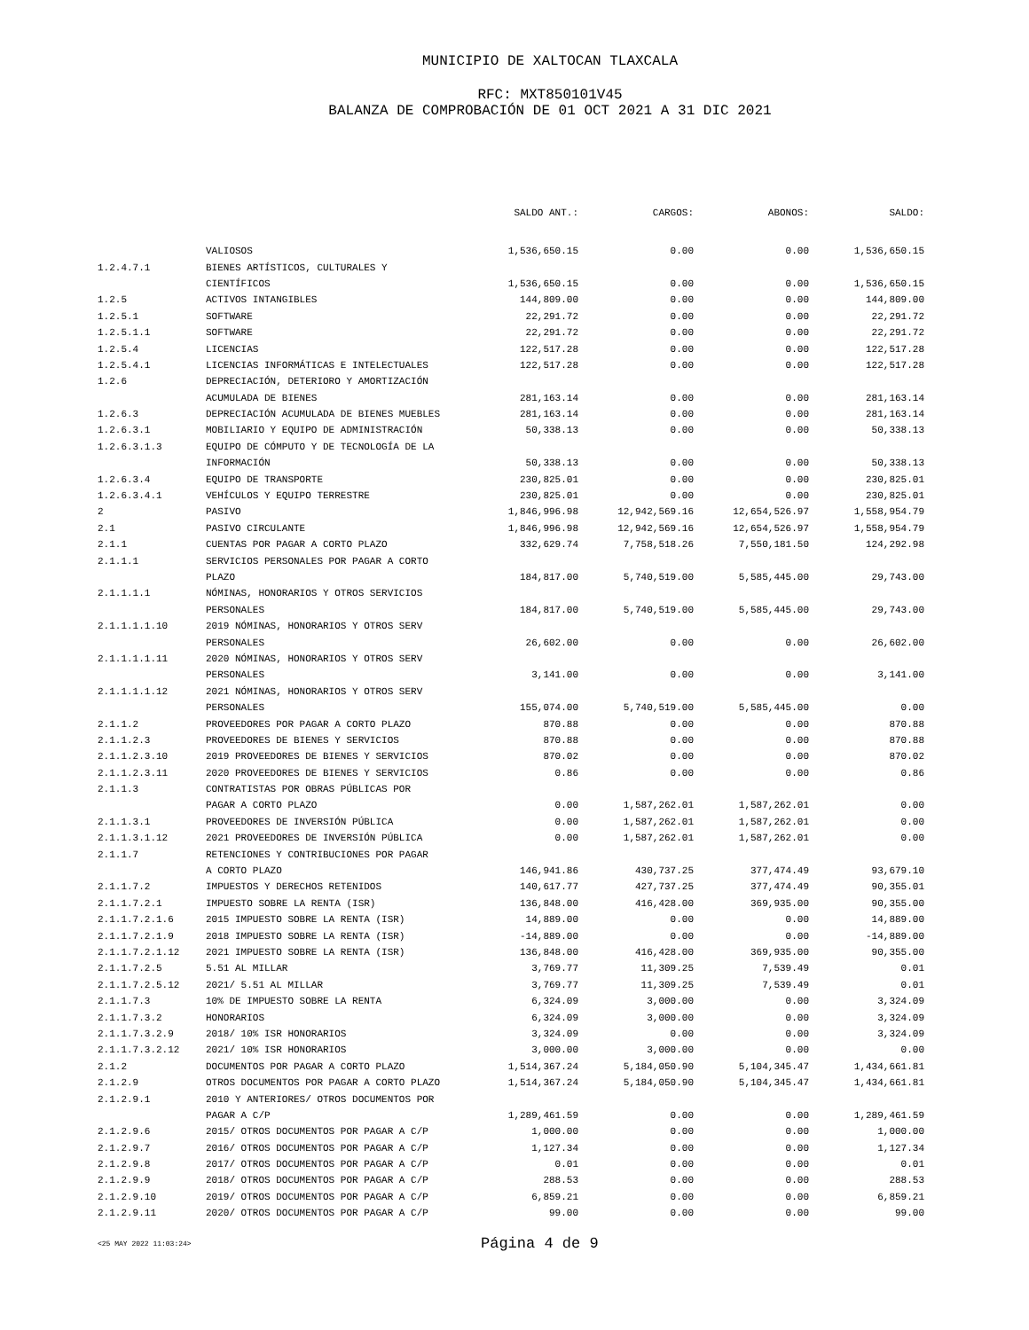MUNICIPIO DE XALTOCAN TLAXCALA
RFC: MXT850101V45
BALANZA DE COMPROBACIÓN DE 01 OCT 2021 A 31 DIC 2021
| | | SALDO ANT.: | CARGOS: | ABONOS: | SALDO: |
| --- | --- | --- | --- | --- | --- |
| | VALIOSOS | 1,536,650.15 | 0.00 | 0.00 | 1,536,650.15 |
| 1.2.4.7.1 | BIENES ARTÍSTICOS, CULTURALES Y | | | | |
| | CIENTÍFICOS | 1,536,650.15 | 0.00 | 0.00 | 1,536,650.15 |
| 1.2.5 | ACTIVOS INTANGIBLES | 144,809.00 | 0.00 | 0.00 | 144,809.00 |
| 1.2.5.1 | SOFTWARE | 22,291.72 | 0.00 | 0.00 | 22,291.72 |
| 1.2.5.1.1 | SOFTWARE | 22,291.72 | 0.00 | 0.00 | 22,291.72 |
| 1.2.5.4 | LICENCIAS | 122,517.28 | 0.00 | 0.00 | 122,517.28 |
| 1.2.5.4.1 | LICENCIAS INFORMÁTICAS E INTELECTUALES | 122,517.28 | 0.00 | 0.00 | 122,517.28 |
| 1.2.6 | DEPRECIACIÓN, DETERIORO Y AMORTIZACIÓN | | | | |
| | ACUMULADA DE BIENES | 281,163.14 | 0.00 | 0.00 | 281,163.14 |
| 1.2.6.3 | DEPRECIACIÓN ACUMULADA DE BIENES MUEBLES | 281,163.14 | 0.00 | 0.00 | 281,163.14 |
| 1.2.6.3.1 | MOBILIARIO Y EQUIPO DE ADMINISTRACIÓN | 50,338.13 | 0.00 | 0.00 | 50,338.13 |
| 1.2.6.3.1.3 | EQUIPO DE CÓMPUTO Y DE TECNOLOGÍA DE LA | | | | |
| | INFORMACIÓN | 50,338.13 | 0.00 | 0.00 | 50,338.13 |
| 1.2.6.3.4 | EQUIPO DE TRANSPORTE | 230,825.01 | 0.00 | 0.00 | 230,825.01 |
| 1.2.6.3.4.1 | VEHÍCULOS Y EQUIPO TERRESTRE | 230,825.01 | 0.00 | 0.00 | 230,825.01 |
| 2 | PASIVO | 1,846,996.98 | 12,942,569.16 | 12,654,526.97 | 1,558,954.79 |
| 2.1 | PASIVO CIRCULANTE | 1,846,996.98 | 12,942,569.16 | 12,654,526.97 | 1,558,954.79 |
| 2.1.1 | CUENTAS POR PAGAR A CORTO PLAZO | 332,629.74 | 7,758,518.26 | 7,550,181.50 | 124,292.98 |
| 2.1.1.1 | SERVICIOS PERSONALES POR PAGAR A CORTO | | | | |
| | PLAZO | 184,817.00 | 5,740,519.00 | 5,585,445.00 | 29,743.00 |
| 2.1.1.1.1 | NÓMINAS, HONORARIOS Y OTROS SERVICIOS | | | | |
| | PERSONALES | 184,817.00 | 5,740,519.00 | 5,585,445.00 | 29,743.00 |
| 2.1.1.1.1.10 | 2019 NÓMINAS, HONORARIOS Y OTROS SERV | | | | |
| | PERSONALES | 26,602.00 | 0.00 | 0.00 | 26,602.00 |
| 2.1.1.1.1.11 | 2020 NÓMINAS, HONORARIOS Y OTROS SERV | | | | |
| | PERSONALES | 3,141.00 | 0.00 | 0.00 | 3,141.00 |
| 2.1.1.1.1.12 | 2021 NÓMINAS, HONORARIOS Y OTROS SERV | | | | |
| | PERSONALES | 155,074.00 | 5,740,519.00 | 5,585,445.00 | 0.00 |
| 2.1.1.2 | PROVEEDORES POR PAGAR A CORTO PLAZO | 870.88 | 0.00 | 0.00 | 870.88 |
| 2.1.1.2.3 | PROVEEDORES DE BIENES Y SERVICIOS | 870.88 | 0.00 | 0.00 | 870.88 |
| 2.1.1.2.3.10 | 2019 PROVEEDORES DE BIENES Y SERVICIOS | 870.02 | 0.00 | 0.00 | 870.02 |
| 2.1.1.2.3.11 | 2020 PROVEEDORES DE BIENES Y SERVICIOS | 0.86 | 0.00 | 0.00 | 0.86 |
| 2.1.1.3 | CONTRATISTAS POR OBRAS PÚBLICAS POR | | | | |
| | PAGAR A CORTO PLAZO | 0.00 | 1,587,262.01 | 1,587,262.01 | 0.00 |
| 2.1.1.3.1 | PROVEEDORES DE INVERSIÓN PÚBLICA | 0.00 | 1,587,262.01 | 1,587,262.01 | 0.00 |
| 2.1.1.3.1.12 | 2021 PROVEEDORES DE INVERSIÓN PÚBLICA | 0.00 | 1,587,262.01 | 1,587,262.01 | 0.00 |
| 2.1.1.7 | RETENCIONES Y CONTRIBUCIONES POR PAGAR | | | | |
| | A CORTO PLAZO | 146,941.86 | 430,737.25 | 377,474.49 | 93,679.10 |
| 2.1.1.7.2 | IMPUESTOS Y DERECHOS RETENIDOS | 140,617.77 | 427,737.25 | 377,474.49 | 90,355.01 |
| 2.1.1.7.2.1 | IMPUESTO SOBRE LA RENTA (ISR) | 136,848.00 | 416,428.00 | 369,935.00 | 90,355.00 |
| 2.1.1.7.2.1.6 | 2015 IMPUESTO SOBRE LA RENTA (ISR) | 14,889.00 | 0.00 | 0.00 | 14,889.00 |
| 2.1.1.7.2.1.9 | 2018 IMPUESTO SOBRE LA RENTA (ISR) | -14,889.00 | 0.00 | 0.00 | -14,889.00 |
| 2.1.1.7.2.1.12 | 2021 IMPUESTO SOBRE LA RENTA (ISR) | 136,848.00 | 416,428.00 | 369,935.00 | 90,355.00 |
| 2.1.1.7.2.5 | 5.51 AL MILLAR | 3,769.77 | 11,309.25 | 7,539.49 | 0.01 |
| 2.1.1.7.2.5.12 | 2021/ 5.51 AL MILLAR | 3,769.77 | 11,309.25 | 7,539.49 | 0.01 |
| 2.1.1.7.3 | 10% DE IMPUESTO SOBRE LA RENTA | 6,324.09 | 3,000.00 | 0.00 | 3,324.09 |
| 2.1.1.7.3.2 | HONORARIOS | 6,324.09 | 3,000.00 | 0.00 | 3,324.09 |
| 2.1.1.7.3.2.9 | 2018/ 10% ISR HONORARIOS | 3,324.09 | 0.00 | 0.00 | 3,324.09 |
| 2.1.1.7.3.2.12 | 2021/ 10% ISR HONORARIOS | 3,000.00 | 3,000.00 | 0.00 | 0.00 |
| 2.1.2 | DOCUMENTOS POR PAGAR A CORTO PLAZO | 1,514,367.24 | 5,184,050.90 | 5,104,345.47 | 1,434,661.81 |
| 2.1.2.9 | OTROS DOCUMENTOS POR PAGAR A CORTO PLAZO | 1,514,367.24 | 5,184,050.90 | 5,104,345.47 | 1,434,661.81 |
| 2.1.2.9.1 | 2010 Y ANTERIORES/ OTROS DOCUMENTOS POR | | | | |
| | PAGAR A C/P | 1,289,461.59 | 0.00 | 0.00 | 1,289,461.59 |
| 2.1.2.9.6 | 2015/ OTROS DOCUMENTOS POR PAGAR A C/P | 1,000.00 | 0.00 | 0.00 | 1,000.00 |
| 2.1.2.9.7 | 2016/ OTROS DOCUMENTOS POR PAGAR A C/P | 1,127.34 | 0.00 | 0.00 | 1,127.34 |
| 2.1.2.9.8 | 2017/ OTROS DOCUMENTOS POR PAGAR A C/P | 0.01 | 0.00 | 0.00 | 0.01 |
| 2.1.2.9.9 | 2018/ OTROS DOCUMENTOS POR PAGAR A C/P | 288.53 | 0.00 | 0.00 | 288.53 |
| 2.1.2.9.10 | 2019/ OTROS DOCUMENTOS POR PAGAR A C/P | 6,859.21 | 0.00 | 0.00 | 6,859.21 |
| 2.1.2.9.11 | 2020/ OTROS DOCUMENTOS POR PAGAR A C/P | 99.00 | 0.00 | 0.00 | 99.00 |
<25 MAY 2022 11:03:24> Página 4 de 9